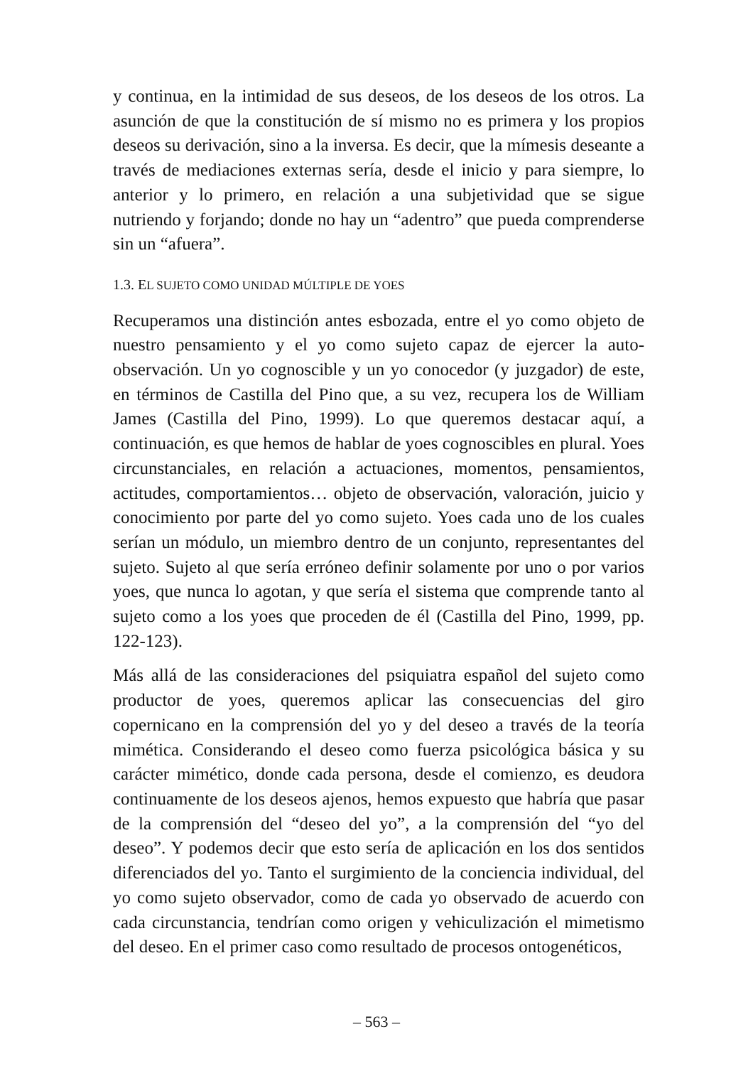y continua, en la intimidad de sus deseos, de los deseos de los otros. La asunción de que la constitución de sí mismo no es primera y los propios deseos su derivación, sino a la inversa. Es decir, que la mímesis deseante a través de mediaciones externas sería, desde el inicio y para siempre, lo anterior y lo primero, en relación a una subjetividad que se sigue nutriendo y forjando; donde no hay un “adentro” que pueda comprenderse sin un “afuera”.
1.3. EL SUJETO COMO UNIDAD MÚLTIPLE DE YOES
Recuperamos una distinción antes esbozada, entre el yo como objeto de nuestro pensamiento y el yo como sujeto capaz de ejercer la auto-observación. Un yo cognoscible y un yo conocedor (y juzgador) de este, en términos de Castilla del Pino que, a su vez, recupera los de William James (Castilla del Pino, 1999). Lo que queremos destacar aquí, a continuación, es que hemos de hablar de yoes cognoscibles en plural. Yoes circunstanciales, en relación a actuaciones, momentos, pensamientos, actitudes, comportamientos… objeto de observación, valoración, juicio y conocimiento por parte del yo como sujeto. Yoes cada uno de los cuales serían un módulo, un miembro dentro de un conjunto, representantes del sujeto. Sujeto al que sería erróneo definir solamente por uno o por varios yoes, que nunca lo agotan, y que sería el sistema que comprende tanto al sujeto como a los yoes que proceden de él (Castilla del Pino, 1999, pp. 122-123).
Más allá de las consideraciones del psiquiatra español del sujeto como productor de yoes, queremos aplicar las consecuencias del giro copernicano en la comprensión del yo y del deseo a través de la teoría mimética. Considerando el deseo como fuerza psicológica básica y su carácter mimético, donde cada persona, desde el comienzo, es deudora continuamente de los deseos ajenos, hemos expuesto que habría que pasar de la comprensión del “deseo del yo”, a la comprensión del “yo del deseo”. Y podemos decir que esto sería de aplicación en los dos sentidos diferenciados del yo. Tanto el surgimiento de la conciencia individual, del yo como sujeto observador, como de cada yo observado de acuerdo con cada circunstancia, tendrían como origen y vehiculización el mimetismo del deseo. En el primer caso como resultado de procesos ontogenéticos,
– 563 –